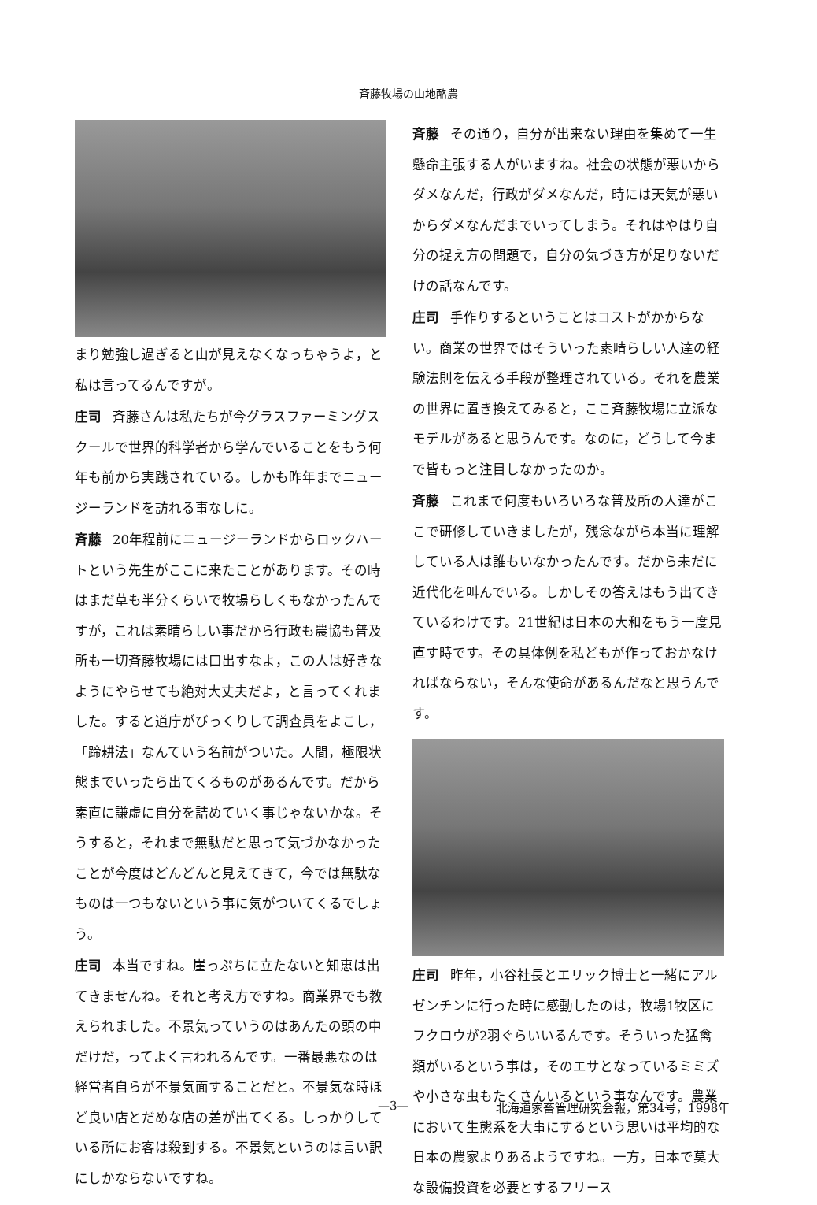斉藤牧場の山地酪農
まり勉強し過ぎると山が見えなくなっちゃうよ，と私は言ってるんですが。
庄司 斉藤さんは私たちが今グラスファーミングスクールで世界的科学者から学んでいることをもう何年も前から実践されている。しかも昨年までニュージーランドを訪れる事なしに。
斉藤 20年程前にニュージーランドからロックハートという先生がここに来たことがあります。その時はまだ草も半分くらいで牧場らしくもなかったんですが，これは素晴らしい事だから行政も農協も普及所も一切斉藤牧場には口出すなよ，この人は好きなようにやらせても絶対大丈夫だよ，と言ってくれました。すると道庁がびっくりして調査員をよこし，「蹄耕法」なんていう名前がついた。人間，極限状態までいったら出てくるものがあるんです。だから素直に謙虚に自分を詰めていく事じゃないかな。そうすると，それまで無駄だと思って気づかなかったことが今度はどんどんと見えてきて，今では無駄なものは一つもないという事に気がついてくるでしょう。
庄司 本当ですね。崖っぷちに立たないと知恵は出てきませんね。それと考え方ですね。商業界でも教えられました。不景気っていうのはあんたの頭の中だけだ，ってよく言われるんです。一番最悪なのは経営者自らが不景気面することだと。不景気な時ほど良い店とだめな店の差が出てくる。しっかりしている所にお客は殺到する。不景気というのは言い訳にしかならないですね。
斉藤 その通り，自分が出来ない理由を集めて一生懸命主張する人がいますね。社会の状態が悪いからダメなんだ，行政がダメなんだ，時には天気が悪いからダメなんだまでいってしまう。それはやはり自分の捉え方の問題で，自分の気づき方が足りないだけの話なんです。
庄司 手作りするということはコストがかからない。商業の世界ではそういった素晴らしい人達の経験法則を伝える手段が整理されている。それを農業の世界に置き換えてみると，ここ斉藤牧場に立派なモデルがあると思うんです。なのに，どうして今まで皆もっと注目しなかったのか。
斉藤 これまで何度もいろいろな普及所の人達がここで研修していきましたが，残念ながら本当に理解している人は誰もいなかったんです。だから未だに近代化を叫んでいる。しかしその答えはもう出てきているわけです。21世紀は日本の大和をもう一度見直す時です。その具体例を私どもが作っておかなければならない，そんな使命があるんだなと思うんです。
庄司 昨年，小谷社長とエリック博士と一緒にアルゼンチンに行った時に感動したのは，牧場1牧区にフクロウが2羽ぐらいいるんです。そういった猛禽類がいるという事は，そのエサとなっているミミズや小さな虫もたくさんいるという事なんです。農業において生態系を大事にするという思いは平均的な日本の農家よりあるようですね。一方，日本で莫大な設備投資を必要とするフリース
—3— 北海道家畜管理研究会報，第34号，1998年